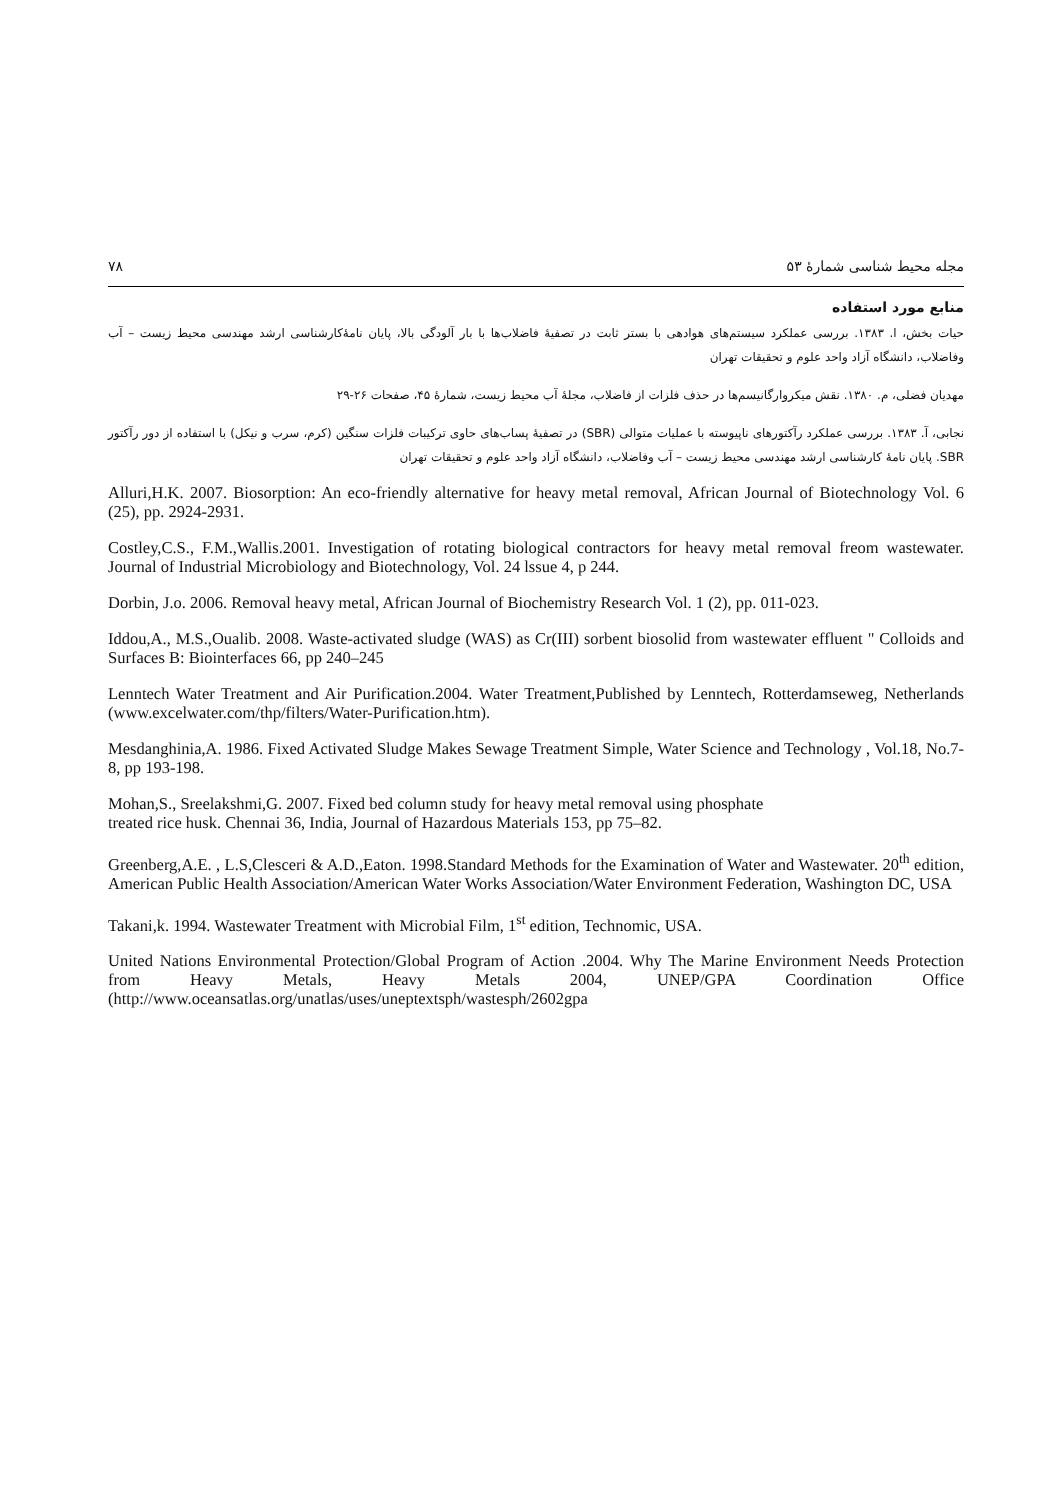مجله محیط شناسی شمارهٔ ۵۳ ۷۸
منابع مورد استفاده
حیات بخش، ا. ۱۳۸۳. بررسی عملکرد سیستم‌های هوادهی با بستر ثابت در تصفیهٔ فاضلاب‌ها با بار آلودگی بالا، پایان نامهٔ‌کارشناسی ارشد مهندسی محیط زیست – آب وفاضلاب، دانشگاه آزاد واحد علوم و تحقیقات تهران
مهدیان فضلی، م. ۱۳۸۰. نقش میکروارگانیسم‌ها در حذف فلزات از فاضلاب، مجلهٔ آب محیط زیست، شمارهٔ ۴۵، صفحات ۲۶-۲۹
نجابی، آ. ۱۳۸۳. بررسی عملکرد رآکتورهای ناپیوسته با عملیات متوالی (SBR) در تصفیهٔ پساب‌های حاوی ترکیبات فلزات سنگین (کرم، سرب و نیکل) با استفاده از دور رآکتور SBR. پایان نامهٔ کارشناسی ارشد مهندسی محیط زیست – آب وفاضلاب، دانشگاه آزاد واحد علوم و تحقیقات تهران
Alluri,H.K. 2007. Biosorption: An eco-friendly alternative for heavy metal removal, African Journal of Biotechnology Vol. 6 (25), pp. 2924-2931.
Costley,C.S., F.M.,Wallis.2001. Investigation of rotating biological contractors for heavy metal removal freom wastewater. Journal of Industrial Microbiology and Biotechnology, Vol. 24 lssue 4, p 244.
Dorbin, J.o. 2006. Removal heavy metal, African Journal of Biochemistry Research Vol. 1 (2), pp. 011-023.
Iddou,A., M.S.,Oualib. 2008. Waste-activated sludge (WAS) as Cr(III) sorbent biosolid from wastewater effluent " Colloids and Surfaces B: Biointerfaces 66, pp 240–245
Lenntech Water Treatment and Air Purification.2004. Water Treatment,Published by Lenntech, Rotterdamseweg, Netherlands (www.excelwater.com/thp/filters/Water-Purification.htm).
Mesdanghinia,A. 1986. Fixed Activated Sludge Makes Sewage Treatment Simple, Water Science and Technology , Vol.18, No.7-8, pp 193-198.
Mohan,S., Sreelakshmi,G. 2007. Fixed bed column study for heavy metal removal using phosphate
treated rice husk. Chennai 36, India, Journal of Hazardous Materials 153, pp 75–82.
Greenberg,A.E. , L.S,Clesceri & A.D.,Eaton. 1998.Standard Methods for the Examination of Water and Wastewater. 20<sup>th</sup> edition, American Public Health Association/American Water Works Association/Water Environment Federation, Washington DC, USA
Takani,k. 1994. Wastewater Treatment with Microbial Film, 1<sup>st</sup> edition, Technomic, USA.
United Nations Environmental Protection/Global Program of Action .2004. Why The Marine Environment Needs Protection from Heavy Metals, Heavy Metals 2004, UNEP/GPA Coordination Office (http://www.oceansatlas.org/unatlas/uses/uneptextsph/wastesph/2602gpa